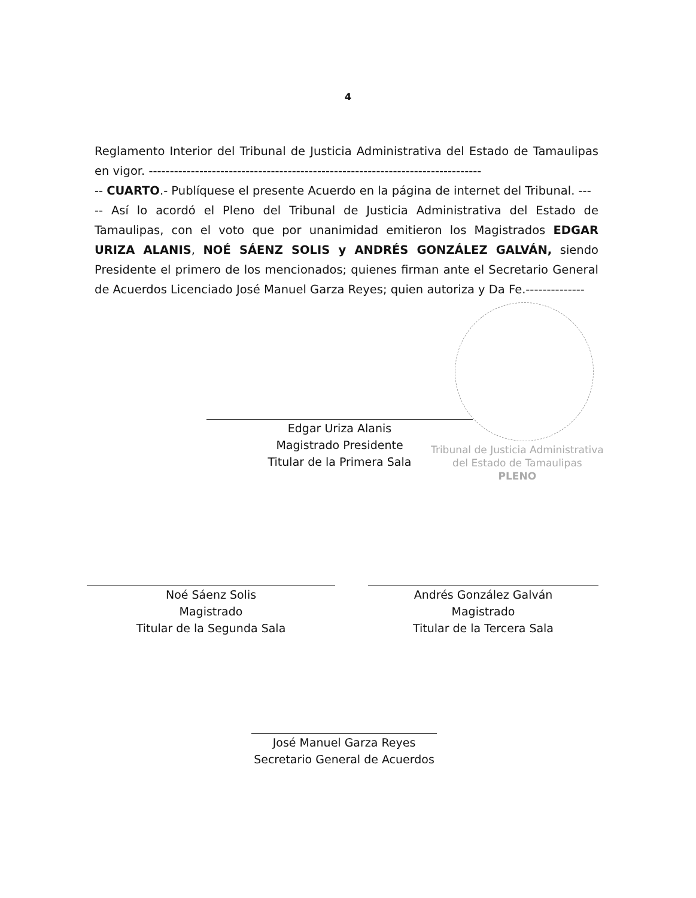4
Reglamento Interior del Tribunal de Justicia Administrativa del Estado de Tamaulipas en vigor. -------------------------------------------------------------------------------
-- CUARTO.- Publíquese el presente Acuerdo en la página de internet del Tribunal. ---
-- Así lo acordó el Pleno del Tribunal de Justicia Administrativa del Estado de Tamaulipas, con el voto que por unanimidad emitieron los Magistrados EDGAR URIZA ALANIS, NOÉ SÁENZ SOLIS y ANDRÉS GONZÁLEZ GALVÁN, siendo Presidente el primero de los mencionados; quienes firman ante el Secretario General de Acuerdos Licenciado José Manuel Garza Reyes; quien autoriza y Da Fe.--------------
Edgar Uriza Alanis
Magistrado Presidente
Titular de la Primera Sala
Tribunal de Justicia Administrativa
del Estado de Tamaulipas
PLENO
Noé Sáenz Solis
Magistrado
Titular de la Segunda Sala
Andrés González Galván
Magistrado
Titular de la Tercera Sala
José Manuel Garza Reyes
Secretario General de Acuerdos